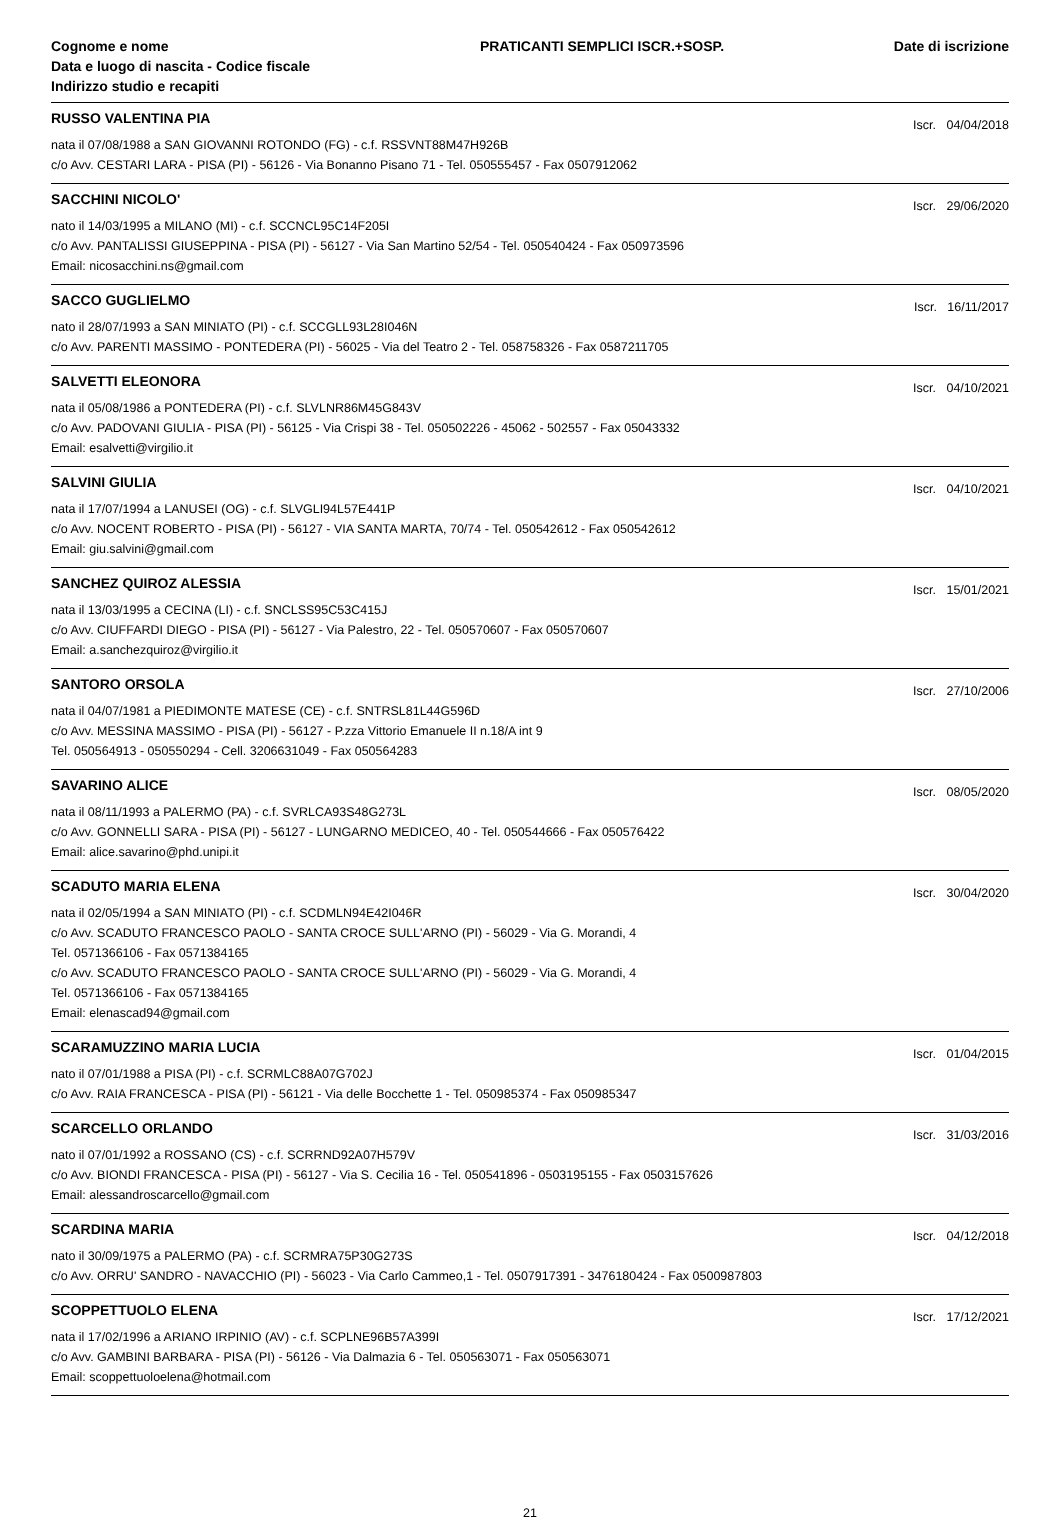Cognome e nome
Data e luogo di nascita - Codice fiscale
Indirizzo studio e recapiti
PRATICANTI SEMPLICI ISCR.+SOSP.
Date di iscrizione
RUSSO VALENTINA PIA Iscr. 04/04/2018
nata il 07/08/1988 a SAN GIOVANNI ROTONDO (FG) - c.f. RSSVNT88M47H926B
c/o Avv. CESTARI LARA - PISA (PI) - 56126 - Via Bonanno Pisano 71 - Tel. 050555457 - Fax 0507912062
SACCHINI NICOLO' Iscr. 29/06/2020
nato il 14/03/1995 a MILANO (MI) - c.f. SCCNCL95C14F205I
c/o Avv. PANTALISSI GIUSEPPINA - PISA (PI) - 56127 - Via San Martino 52/54 - Tel. 050540424 - Fax 050973596
Email: nicosacchini.ns@gmail.com
SACCO GUGLIELMO Iscr. 16/11/2017
nato il 28/07/1993 a SAN MINIATO (PI) - c.f. SCCGLL93L28I046N
c/o Avv. PARENTI MASSIMO - PONTEDERA (PI) - 56025 - Via del Teatro 2 - Tel. 058758326 - Fax 0587211705
SALVETTI ELEONORA Iscr. 04/10/2021
nata il 05/08/1986 a PONTEDERA (PI) - c.f. SLVLNR86M45G843V
c/o Avv. PADOVANI GIULIA - PISA (PI) - 56125 - Via Crispi 38 - Tel. 050502226 - 45062 - 502557 - Fax 05043332
Email: esalvetti@virgilio.it
SALVINI GIULIA Iscr. 04/10/2021
nata il 17/07/1994 a LANUSEI (OG) - c.f. SLVGLI94L57E441P
c/o Avv. NOCENT ROBERTO - PISA (PI) - 56127 - VIA SANTA MARTA, 70/74 - Tel. 050542612 - Fax 050542612
Email: giu.salvini@gmail.com
SANCHEZ QUIROZ ALESSIA Iscr. 15/01/2021
nata il 13/03/1995 a CECINA (LI) - c.f. SNCLSS95C53C415J
c/o Avv. CIUFFARDI DIEGO - PISA (PI) - 56127 - Via Palestro, 22 - Tel. 050570607 - Fax 050570607
Email: a.sanchezquiroz@virgilio.it
SANTORO ORSOLA Iscr. 27/10/2006
nata il 04/07/1981 a PIEDIMONTE MATESE (CE) - c.f. SNTRSL81L44G596D
c/o Avv. MESSINA MASSIMO - PISA (PI) - 56127 - P.zza Vittorio Emanuele II n.18/A int 9
Tel. 050564913 - 050550294 - Cell. 3206631049 - Fax 050564283
SAVARINO ALICE Iscr. 08/05/2020
nata il 08/11/1993 a PALERMO (PA) - c.f. SVRLCA93S48G273L
c/o Avv. GONNELLI SARA - PISA (PI) - 56127 - LUNGARNO MEDICEO, 40 - Tel. 050544666 - Fax 050576422
Email: alice.savarino@phd.unipi.it
SCADUTO MARIA ELENA Iscr. 30/04/2020
nata il 02/05/1994 a SAN MINIATO (PI) - c.f. SCDMLN94E42I046R
c/o Avv. SCADUTO FRANCESCO PAOLO - SANTA CROCE SULL'ARNO (PI) - 56029 - Via G. Morandi, 4
Tel. 0571366106 - Fax 0571384165
c/o Avv. SCADUTO FRANCESCO PAOLO - SANTA CROCE SULL'ARNO (PI) - 56029 - Via G. Morandi, 4
Tel. 0571366106 - Fax 0571384165
Email: elenascad94@gmail.com
SCARAMUZZINO MARIA LUCIA Iscr. 01/04/2015
nato il 07/01/1988 a PISA (PI) - c.f. SCRMLC88A07G702J
c/o Avv. RAIA FRANCESCA - PISA (PI) - 56121 - Via delle Bocchette 1 - Tel. 050985374 - Fax 050985347
SCARCELLO ORLANDO Iscr. 31/03/2016
nato il 07/01/1992 a ROSSANO (CS) - c.f. SCRRND92A07H579V
c/o Avv. BIONDI FRANCESCA - PISA (PI) - 56127 - Via S. Cecilia 16 - Tel. 050541896 - 0503195155 - Fax 0503157626
Email: alessandroscarcello@gmail.com
SCARDINA MARIA Iscr. 04/12/2018
nato il 30/09/1975 a PALERMO (PA) - c.f. SCRMRA75P30G273S
c/o Avv. ORRU' SANDRO - NAVACCHIO (PI) - 56023 - Via Carlo Cammeo,1 - Tel. 0507917391 - 3476180424 - Fax 0500987803
SCOPPETTUOLO ELENA Iscr. 17/12/2021
nata il 17/02/1996 a ARIANO IRPINIO (AV) - c.f. SCPLNE96B57A399I
c/o Avv. GAMBINI BARBARA - PISA (PI) - 56126 - Via Dalmazia 6 - Tel. 050563071 - Fax 050563071
Email: scoppettuoloelena@hotmail.com
21